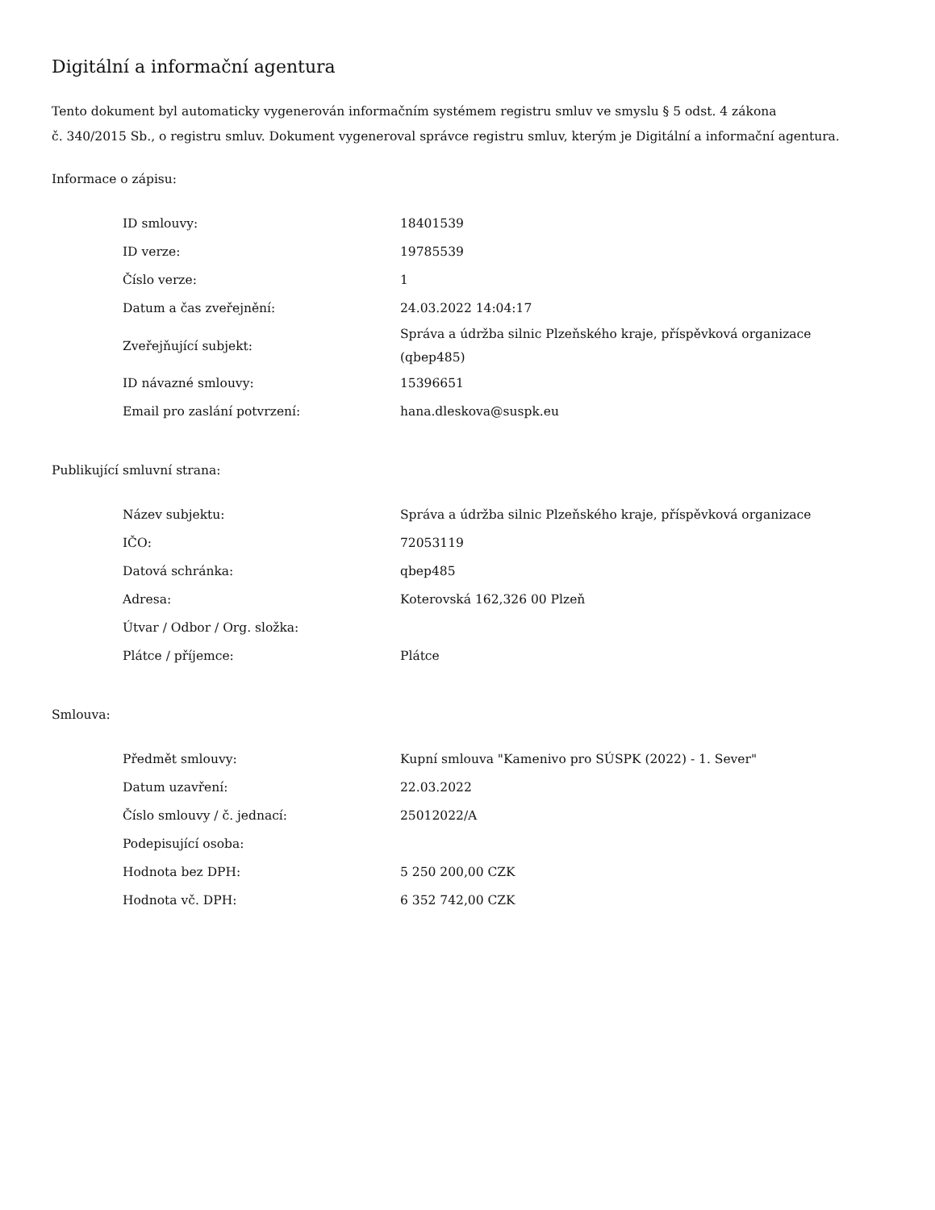Digitální a informační agentura
Tento dokument byl automaticky vygenerován informačním systémem registru smluv ve smyslu § 5 odst. 4 zákona
č. 340/2015 Sb., o registru smluv. Dokument vygeneroval správce registru smluv, kterým je Digitální a informační agentura.
Informace o zápisu:
| ID smlouvy: | 18401539 |
| ID verze: | 19785539 |
| Číslo verze: | 1 |
| Datum a čas zveřejnění: | 24.03.2022 14:04:17 |
| Zveřejňující subjekt: | Správa a údržba silnic Plzeňského kraje, příspěvková organizace (qbep485) |
| ID návazné smlouvy: | 15396651 |
| Email pro zaslání potvrzení: | hana.dleskova@suspk.eu |
Publikující smluvní strana:
| Název subjektu: | Správa a údržba silnic Plzeňského kraje, příspěvková organizace |
| IČO: | 72053119 |
| Datová schránka: | qbep485 |
| Adresa: | Koterovská 162,326 00 Plzeň |
| Útvar / Odbor / Org. složka: | |
| Plátce / příjemce: | Plátce |
Smlouva:
| Předmět smlouvy: | Kupní smlouva "Kamenivo pro SÚSPK (2022) - 1. Sever" |
| Datum uzavření: | 22.03.2022 |
| Číslo smlouvy / č. jednací: | 25012022/A |
| Podepisující osoba: | |
| Hodnota bez DPH: | 5 250 200,00 CZK |
| Hodnota vč. DPH: | 6 352 742,00 CZK |